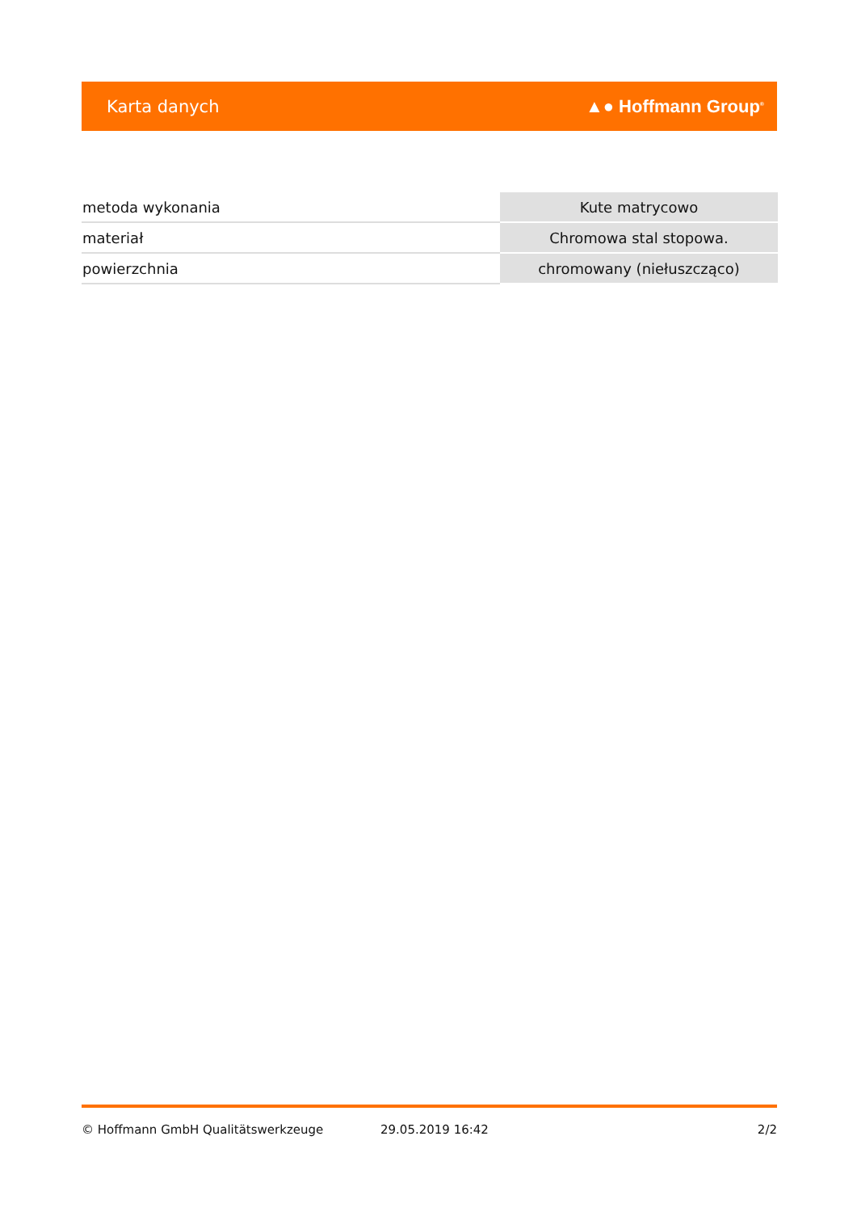Karta danych ▲● Hoffmann Group<sup>®</sup>
| metoda wykonania | Kute matrycowo |
| materiał | Chromowa stal stopowa. |
| powierzchnia | chromowany (niełuszcząco) |
© Hoffmann GmbH Qualitätswerkzeuge 29.05.2019 16:42 2/2